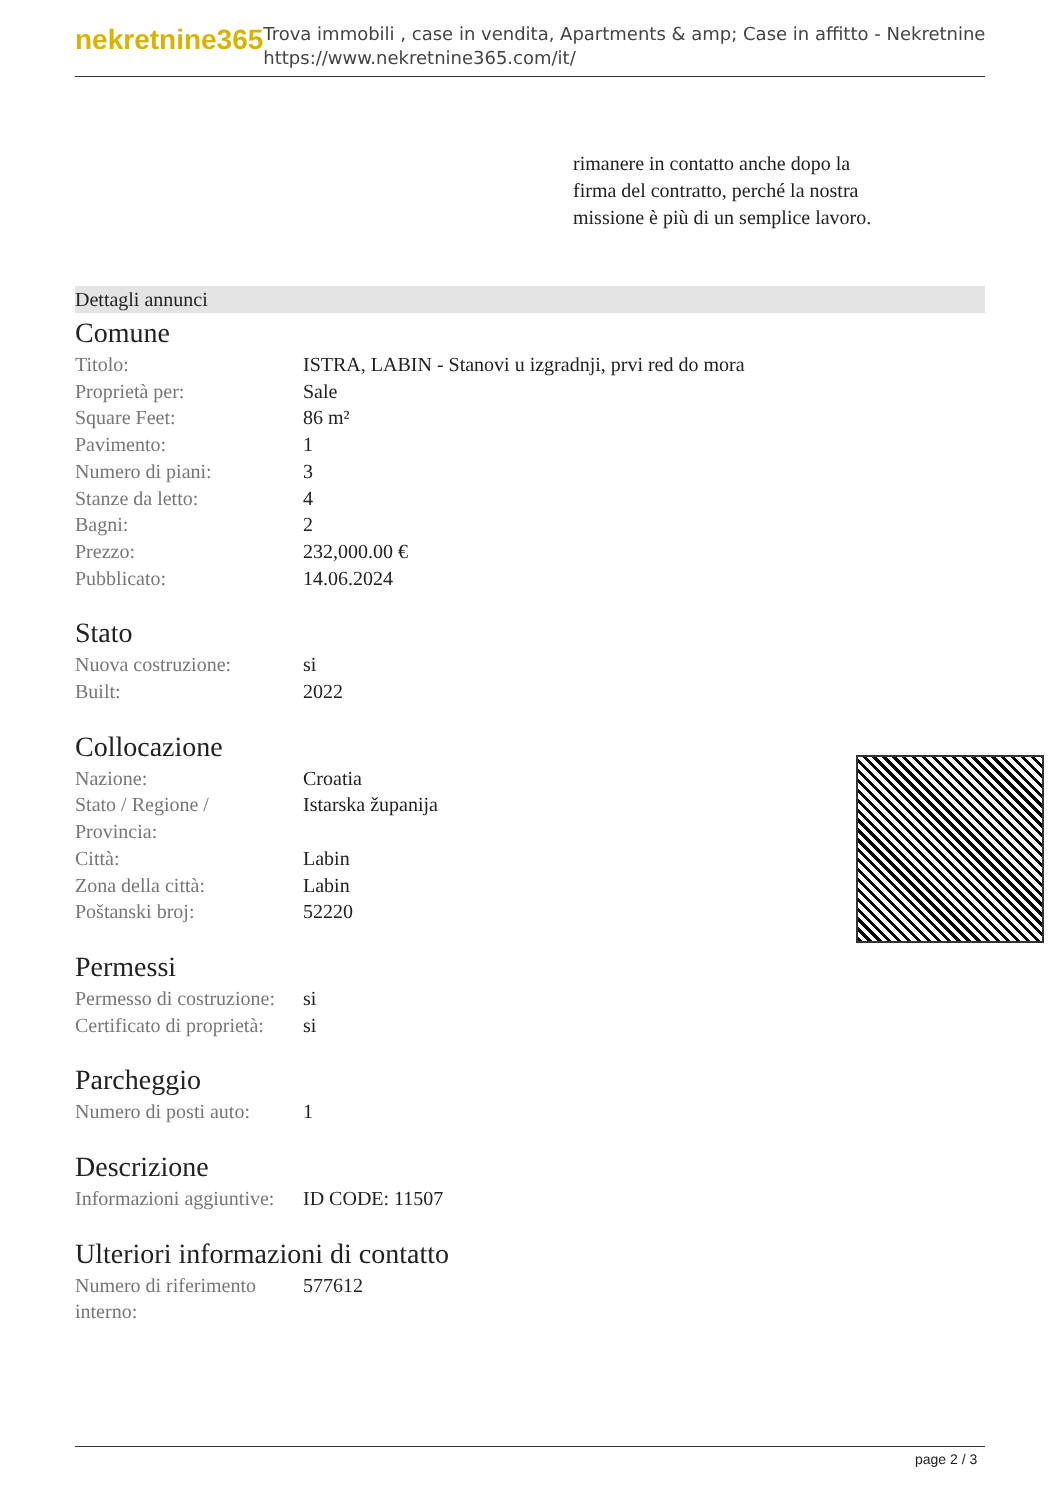nekretnine365
Trova immobili , case in vendita, Apartments & amp; Case in affitto - Nekretnine
https://www.nekretnine365.com/it/
rimanere in contatto anche dopo la firma del contratto, perché la nostra missione è più di un semplice lavoro.
Dettagli annunci
Comune
| Titolo: | ISTRA, LABIN - Stanovi u izgradnji, prvi red do mora |
| Proprietà per: | Sale |
| Square Feet: | 86 m² |
| Pavimento: | 1 |
| Numero di piani: | 3 |
| Stanze da letto: | 4 |
| Bagni: | 2 |
| Prezzo: | 232,000.00 € |
| Pubblicato: | 14.06.2024 |
Stato
| Nuova costruzione: | si |
| Built: | 2022 |
Collocazione
| Nazione: | Croatia |
| Stato / Regione / Provincia: | Istarska županija |
| Città: | Labin |
| Zona della città: | Labin |
| Poštanski broj: | 52220 |
Permessi
| Permesso di costruzione: | si |
| Certificato di proprietà: | si |
Parcheggio
| Numero di posti auto: | 1 |
Descrizione
| Informazioni aggiuntive: | ID CODE: 11507 |
Ulteriori informazioni di contatto
| Numero di riferimento interno: | 577612 |
page 2 / 3